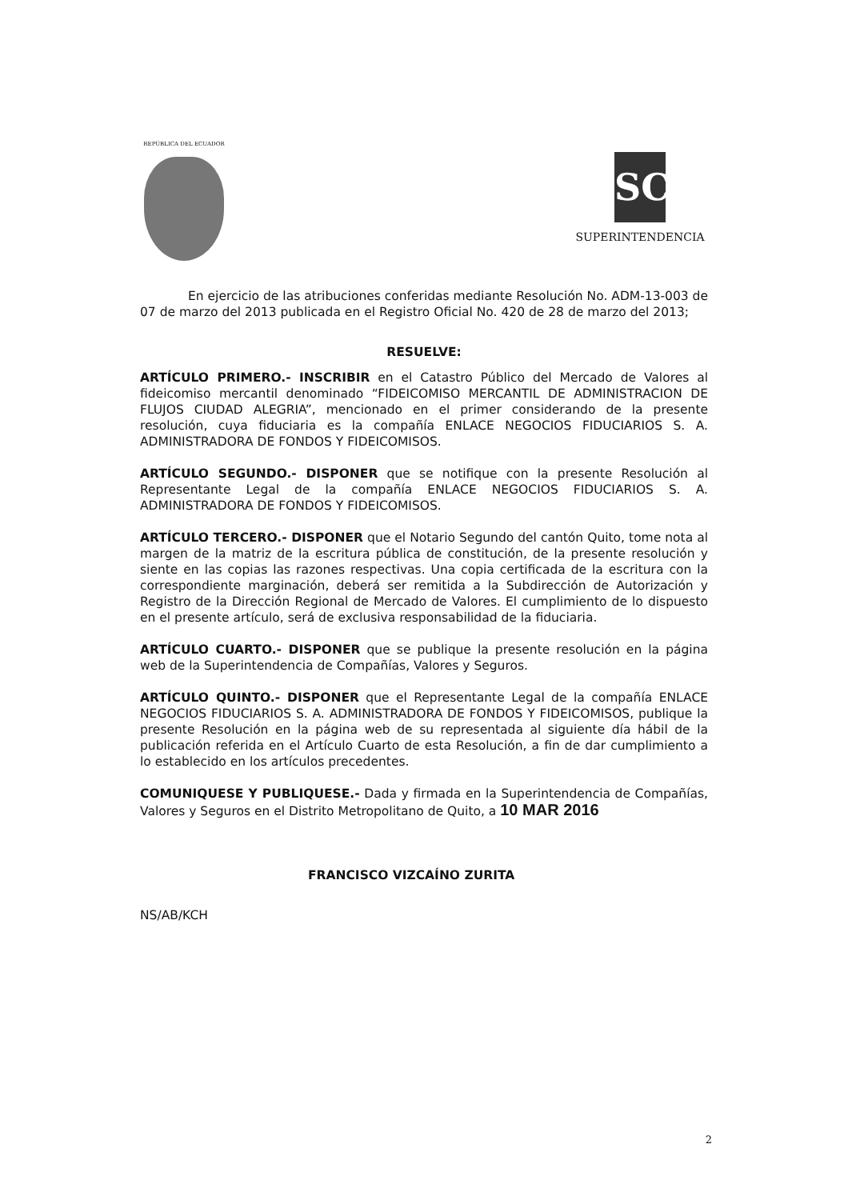REPÚBLICA DEL ECUADOR
SC
SUPERINTENDENCIA
En ejercicio de las atribuciones conferidas mediante Resolución No. ADM-13-003 de 07 de marzo del 2013 publicada en el Registro Oficial No. 420 de 28 de marzo del 2013;
RESUELVE:
ARTÍCULO PRIMERO.- INSCRIBIR en el Catastro Público del Mercado de Valores al fideicomiso mercantil denominado “FIDEICOMISO MERCANTIL DE ADMINISTRACION DE FLUJOS CIUDAD ALEGRIA”, mencionado en el primer considerando de la presente resolución, cuya fiduciaria es la compañía ENLACE NEGOCIOS FIDUCIARIOS S. A. ADMINISTRADORA DE FONDOS Y FIDEICOMISOS.
ARTÍCULO SEGUNDO.- DISPONER que se notifique con la presente Resolución al Representante Legal de la compañía ENLACE NEGOCIOS FIDUCIARIOS S. A. ADMINISTRADORA DE FONDOS Y FIDEICOMISOS.
ARTÍCULO TERCERO.- DISPONER que el Notario Segundo del cantón Quito, tome nota al margen de la matriz de la escritura pública de constitución, de la presente resolución y siente en las copias las razones respectivas. Una copia certificada de la escritura con la correspondiente marginación, deberá ser remitida a la Subdirección de Autorización y Registro de la Dirección Regional de Mercado de Valores. El cumplimiento de lo dispuesto en el presente artículo, será de exclusiva responsabilidad de la fiduciaria.
ARTÍCULO CUARTO.- DISPONER que se publique la presente resolución en la página web de la Superintendencia de Compañías, Valores y Seguros.
ARTÍCULO QUINTO.- DISPONER que el Representante Legal de la compañía ENLACE NEGOCIOS FIDUCIARIOS S. A. ADMINISTRADORA DE FONDOS Y FIDEICOMISOS, publique la presente Resolución en la página web de su representada al siguiente día hábil de la publicación referida en el Artículo Cuarto de esta Resolución, a fin de dar cumplimiento a lo establecido en los artículos precedentes.
COMUNIQUESE Y PUBLIQUESE.- Dada y firmada en la Superintendencia de Compañías, Valores y Seguros en el Distrito Metropolitano de Quito, a 10 MAR 2016
FRANCISCO VIZCAÍNO ZURITA
NS/AB/KCH
2